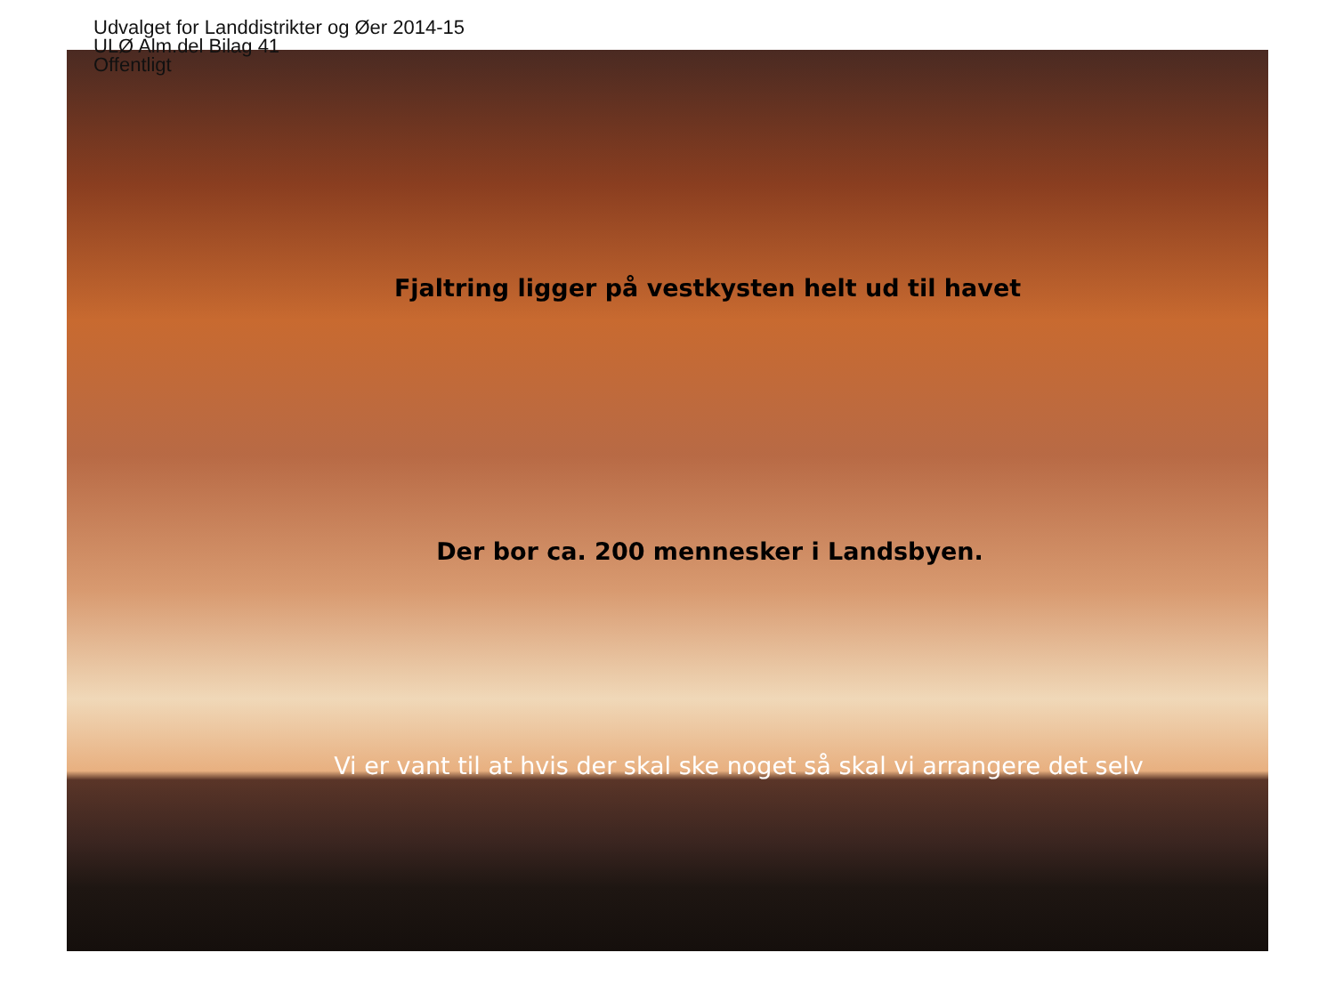Udvalget for Landdistrikter og Øer 2014-15
ULØ Alm.del Bilag 41
Offentligt
Fjaltring ligger på vestkysten helt ud til havet
Der bor ca. 200 mennesker i Landsbyen.
Vi er vant til at hvis der skal ske noget så skal vi arrangere det selv